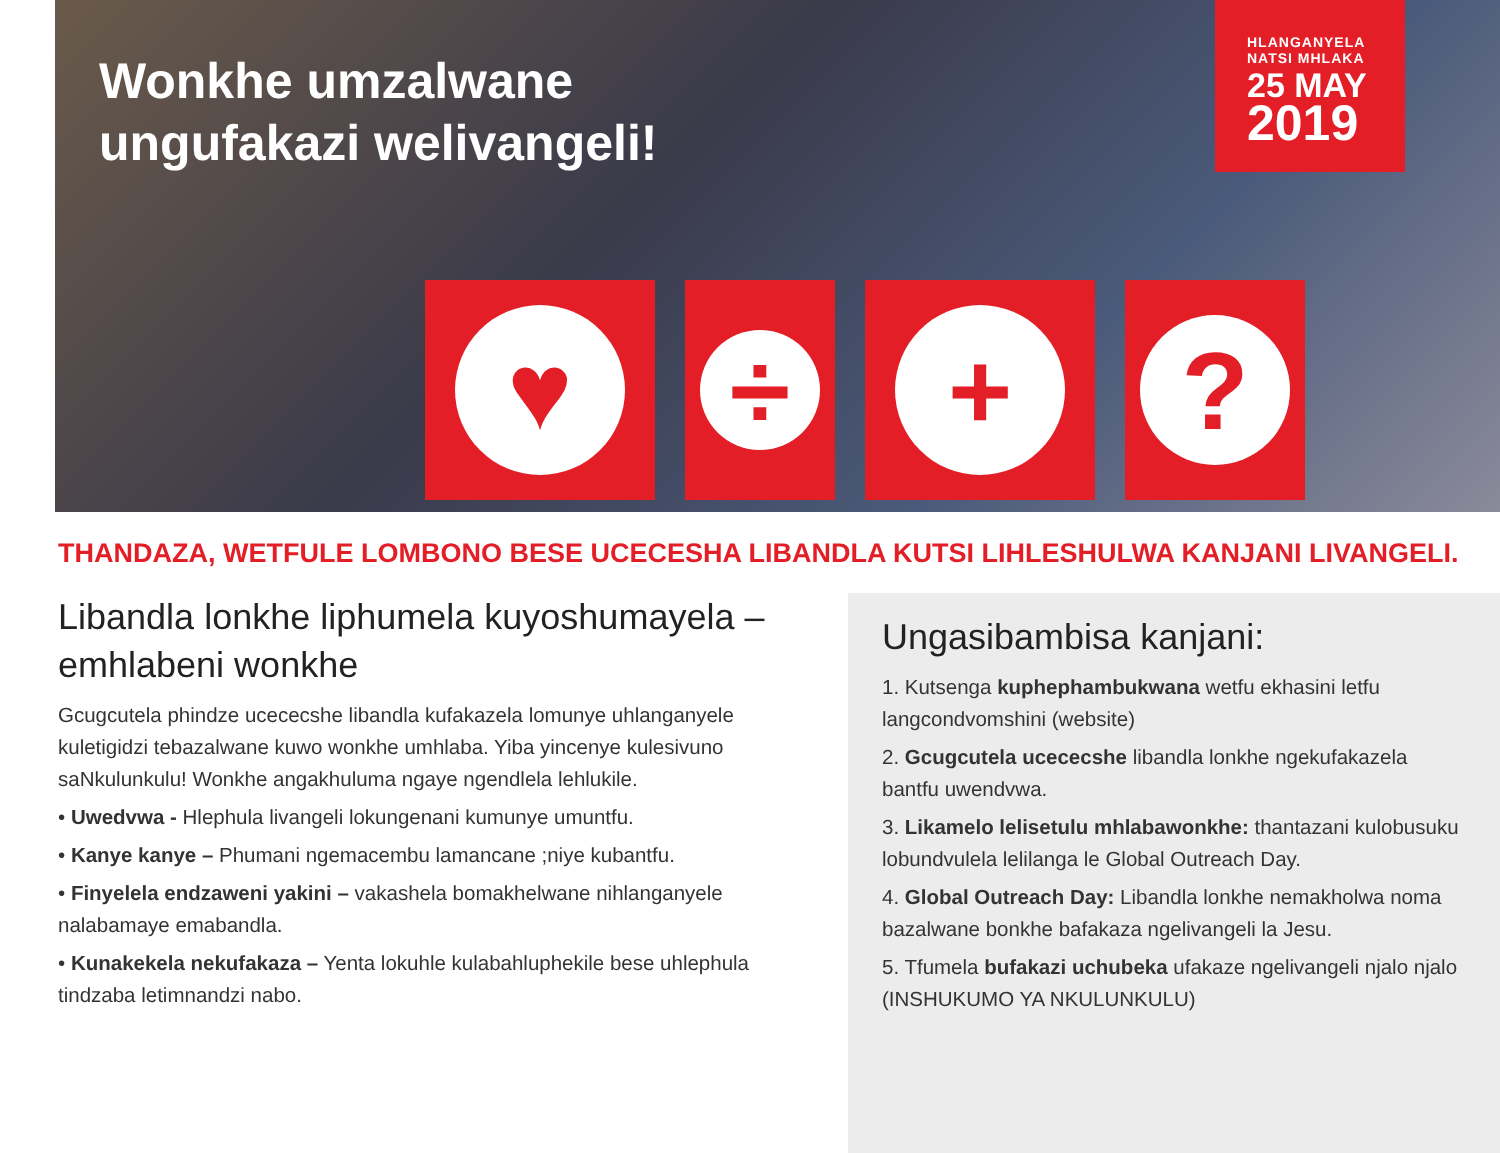Wonkhe umzalwane
ungufakazi welivangeli!
HLANGANYELA
NATSI MHLAKA
25 MAY
2019
♥
÷
+
?
THANDAZA, WETFULE LOMBONO BESE UCECESHA LIBANDLA KUTSI LIHLESHULWA KANJANI LIVANGELI.
Libandla lonkhe liphumela kuyoshumayela – emhlabeni wonkhe
Gcugcutela phindze ucececshe libandla kufakazela lomunye uhlanganyele kuletigidzi tebazalwane kuwo wonkhe umhlaba. Yiba yincenye kulesivuno saNkulunkulu! Wonkhe angakhuluma ngaye ngendlela lehlukile.
• Uwedvwa - Hlephula livangeli lokungenani kumunye umuntfu.
• Kanye kanye – Phumani ngemacembu lamancane ;niye kubantfu.
• Finyelela endzaweni yakini – vakashela bomakhelwane nihlanganyele nalabamaye emabandla.
• Kunakekela nekufakaza – Yenta lokuhle kulabahluphekile bese uhlephula tindzaba letimnandzi nabo.
Ungasibambisa kanjani:
1. Kutsenga kuphephambukwana wetfu ekhasini letfu langcondvomshini (website)
2. Gcugcutela ucececshe libandla lonkhe ngekufakazela bantfu uwendvwa.
3. Likamelo lelisetulu mhlabawonkhe: thantazani kulobusuku lobundvulela lelilanga le Global Outreach Day.
4. Global Outreach Day: Libandla lonkhe nemakholwa noma bazalwane bonkhe bafakaza ngelivangeli la Jesu.
5. Tfumela bufakazi uchubeka ufakaze ngelivangeli njalo njalo (INSHUKUMO YA NKULUNKULU)